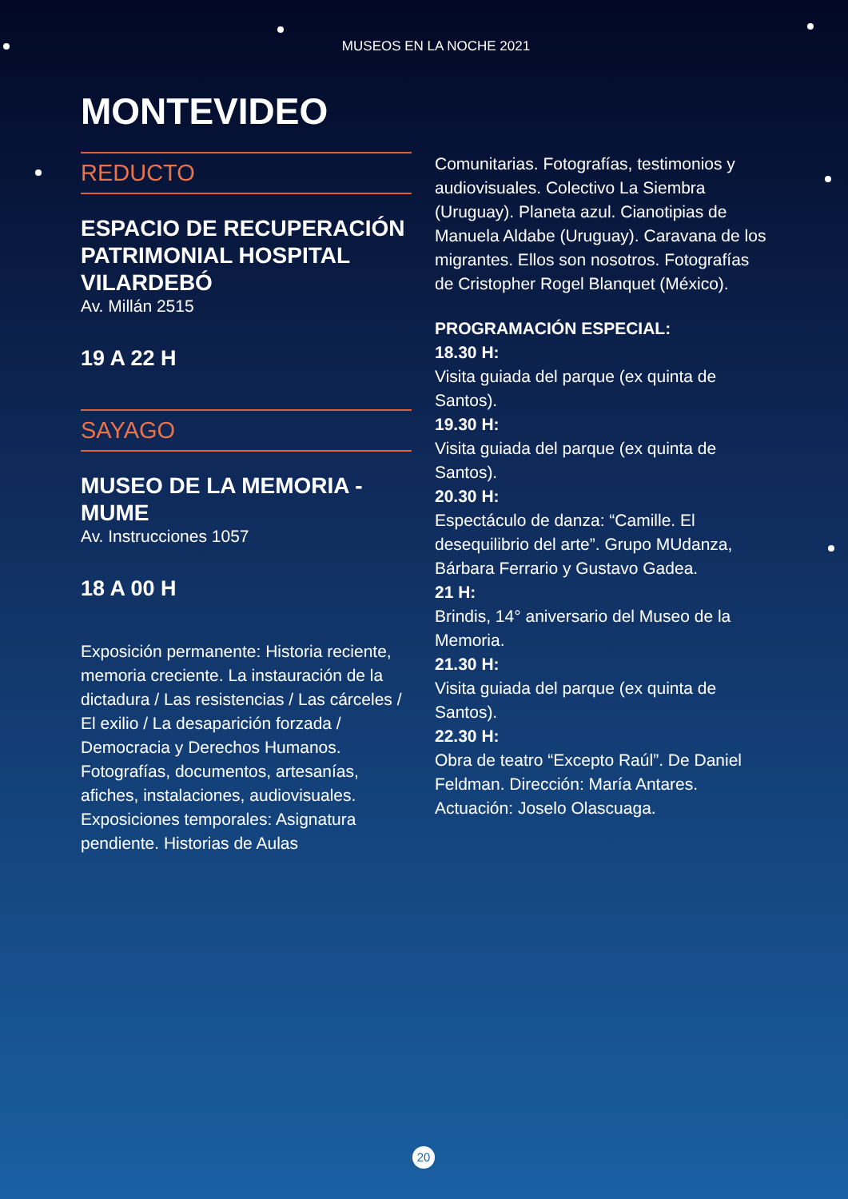MUSEOS EN LA NOCHE 2021
MONTEVIDEO
REDUCTO
ESPACIO DE RECUPERACIÓN PATRIMONIAL HOSPITAL VILARDEBÓ
Av. Millán 2515
19 A 22 H
SAYAGO
MUSEO DE LA MEMORIA - MUME
Av. Instrucciones 1057
18 A 00 H
Exposición permanente: Historia reciente, memoria creciente. La instauración de la dictadura / Las resistencias / Las cárceles / El exilio / La desaparición forzada / Democracia y Derechos Humanos. Fotografías, documentos, artesanías, afiches, instalaciones, audiovisuales. Exposiciones temporales: Asignatura pendiente. Historias de Aulas
Comunitarias. Fotografías, testimonios y audiovisuales. Colectivo La Siembra (Uruguay). Planeta azul. Cianotipias de Manuela Aldabe (Uruguay). Caravana de los migrantes. Ellos son nosotros. Fotografías de Cristopher Rogel Blanquet (México).
PROGRAMACIÓN ESPECIAL:
18.30 H:
Visita guiada del parque (ex quinta de Santos).
19.30 H:
Visita guiada del parque (ex quinta de Santos).
20.30 H:
Espectáculo de danza: “Camille. El desequilibrio del arte”. Grupo MUdanza, Bárbara Ferrario y Gustavo Gadea.
21 H:
Brindis, 14° aniversario del Museo de la Memoria.
21.30 H:
Visita guiada del parque (ex quinta de Santos).
22.30 H:
Obra de teatro “Excepto Raúl”. De Daniel Feldman. Dirección: María Antares. Actuación: Joselo Olascuaga.
20